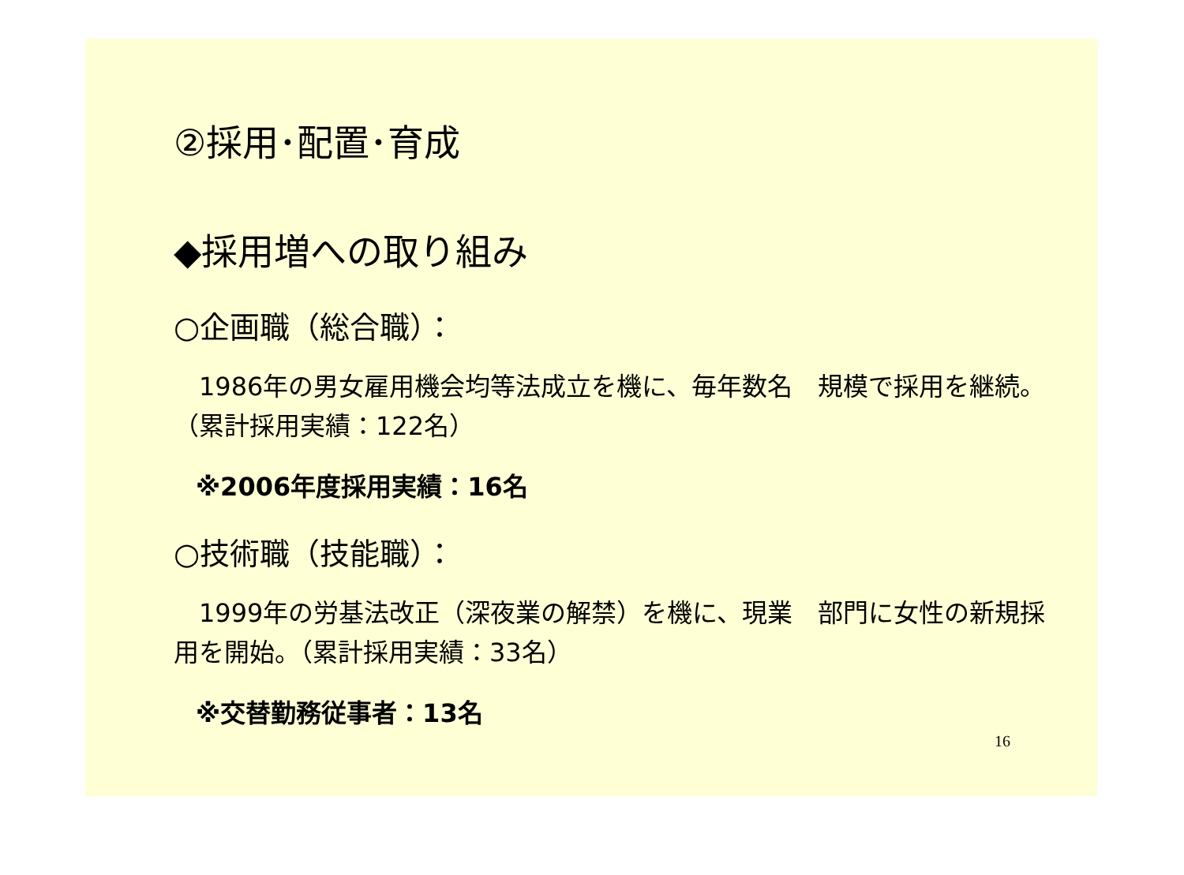②採用･配置･育成
◆採用増への取り組み
○企画職（総合職）：
　1986年の男女雇用機会均等法成立を機に、毎年数名　規模で採用を継続。（累計採用実績：122名）
※2006年度採用実績：16名
○技術職（技能職）：
　1999年の労基法改正（深夜業の解禁）を機に、現業　部門に女性の新規採用を開始。（累計採用実績：33名）
※交替勤務従事者：13名
16